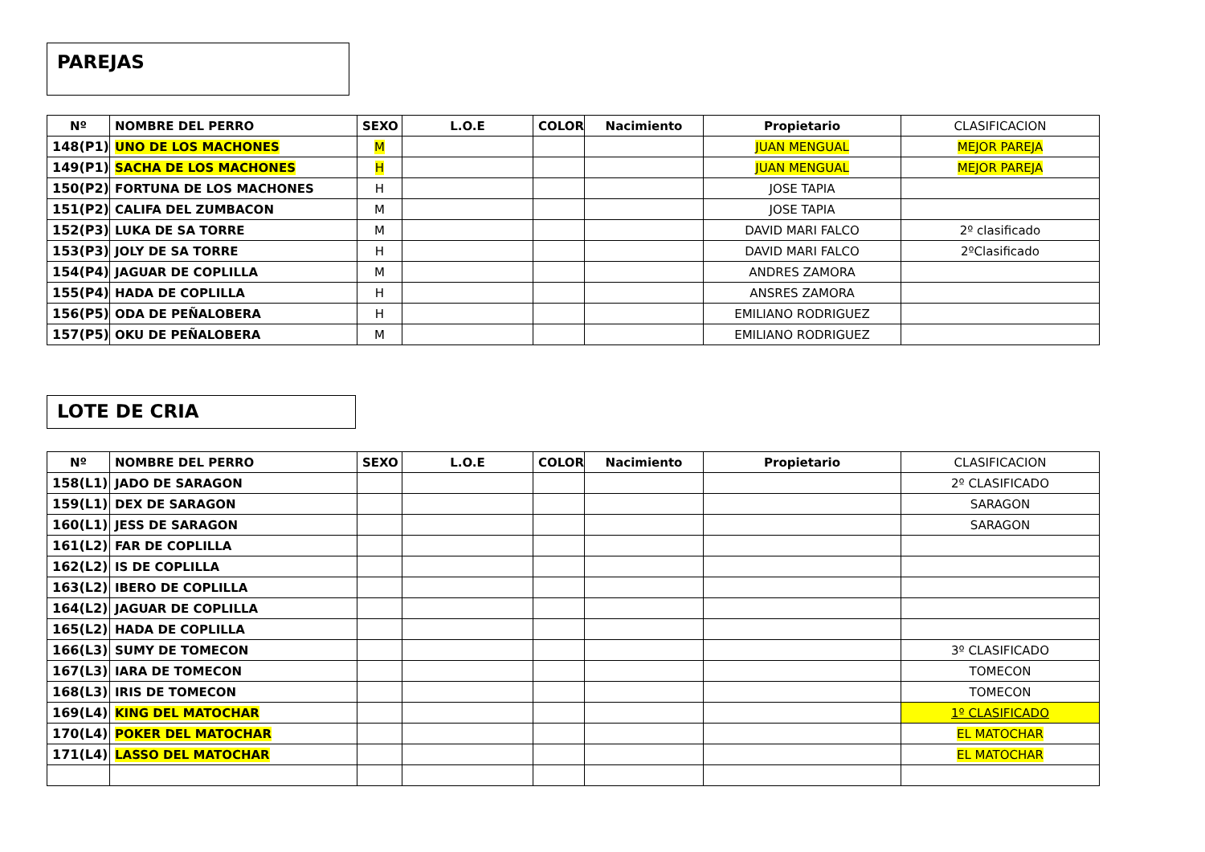PAREJAS
| Nº | NOMBRE DEL PERRO | SEXO | L.O.E | COLOR | Nacimiento | Propietario | CLASIFICACION |
| 148(P1) | UNO DE LOS MACHONES | M | | | | JUAN MENGUAL | MEJOR PAREJA |
| 149(P1) | SACHA DE LOS MACHONES | H | | | | JUAN MENGUAL | MEJOR PAREJA |
| 150(P2) | FORTUNA DE LOS MACHONES | H | | | | JOSE TAPIA | |
| 151(P2) | CALIFA DEL ZUMBACON | M | | | | JOSE TAPIA | |
| 152(P3) | LUKA DE SA TORRE | M | | | | DAVID MARI FALCO | 2º clasificado |
| 153(P3) | JOLY DE SA TORRE | H | | | | DAVID MARI FALCO | 2ºClasificado |
| 154(P4) | JAGUAR DE COPLILLA | M | | | | ANDRES ZAMORA | |
| 155(P4) | HADA DE COPLILLA | H | | | | ANSRES ZAMORA | |
| 156(P5) | ODA DE PEÑALOBERA | H | | | | EMILIANO RODRIGUEZ | |
| 157(P5) | OKU DE PEÑALOBERA | M | | | | EMILIANO RODRIGUEZ | |
LOTE DE CRIA
| Nº | NOMBRE DEL PERRO | SEXO | L.O.E | COLOR | Nacimiento | Propietario | CLASIFICACION |
| 158(L1) | JADO DE SARAGON | | | | | | 2º CLASIFICADO |
| 159(L1) | DEX DE SARAGON | | | | | | SARAGON |
| 160(L1) | JESS DE SARAGON | | | | | | SARAGON |
| 161(L2) | FAR DE COPLILLA | | | | | | |
| 162(L2) | IS DE COPLILLA | | | | | | |
| 163(L2) | IBERO DE COPLILLA | | | | | | |
| 164(L2) | JAGUAR DE COPLILLA | | | | | | |
| 165(L2) | HADA DE COPLILLA | | | | | | |
| 166(L3) | SUMY DE TOMECON | | | | | | 3º CLASIFICADO |
| 167(L3) | IARA DE TOMECON | | | | | | TOMECON |
| 168(L3) | IRIS DE TOMECON | | | | | | TOMECON |
| 169(L4) | KING DEL MATOCHAR | | | | | | 1º CLASIFICADO |
| 170(L4) | POKER DEL MATOCHAR | | | | | | EL MATOCHAR |
| 171(L4) | LASSO DEL MATOCHAR | | | | | | EL MATOCHAR |